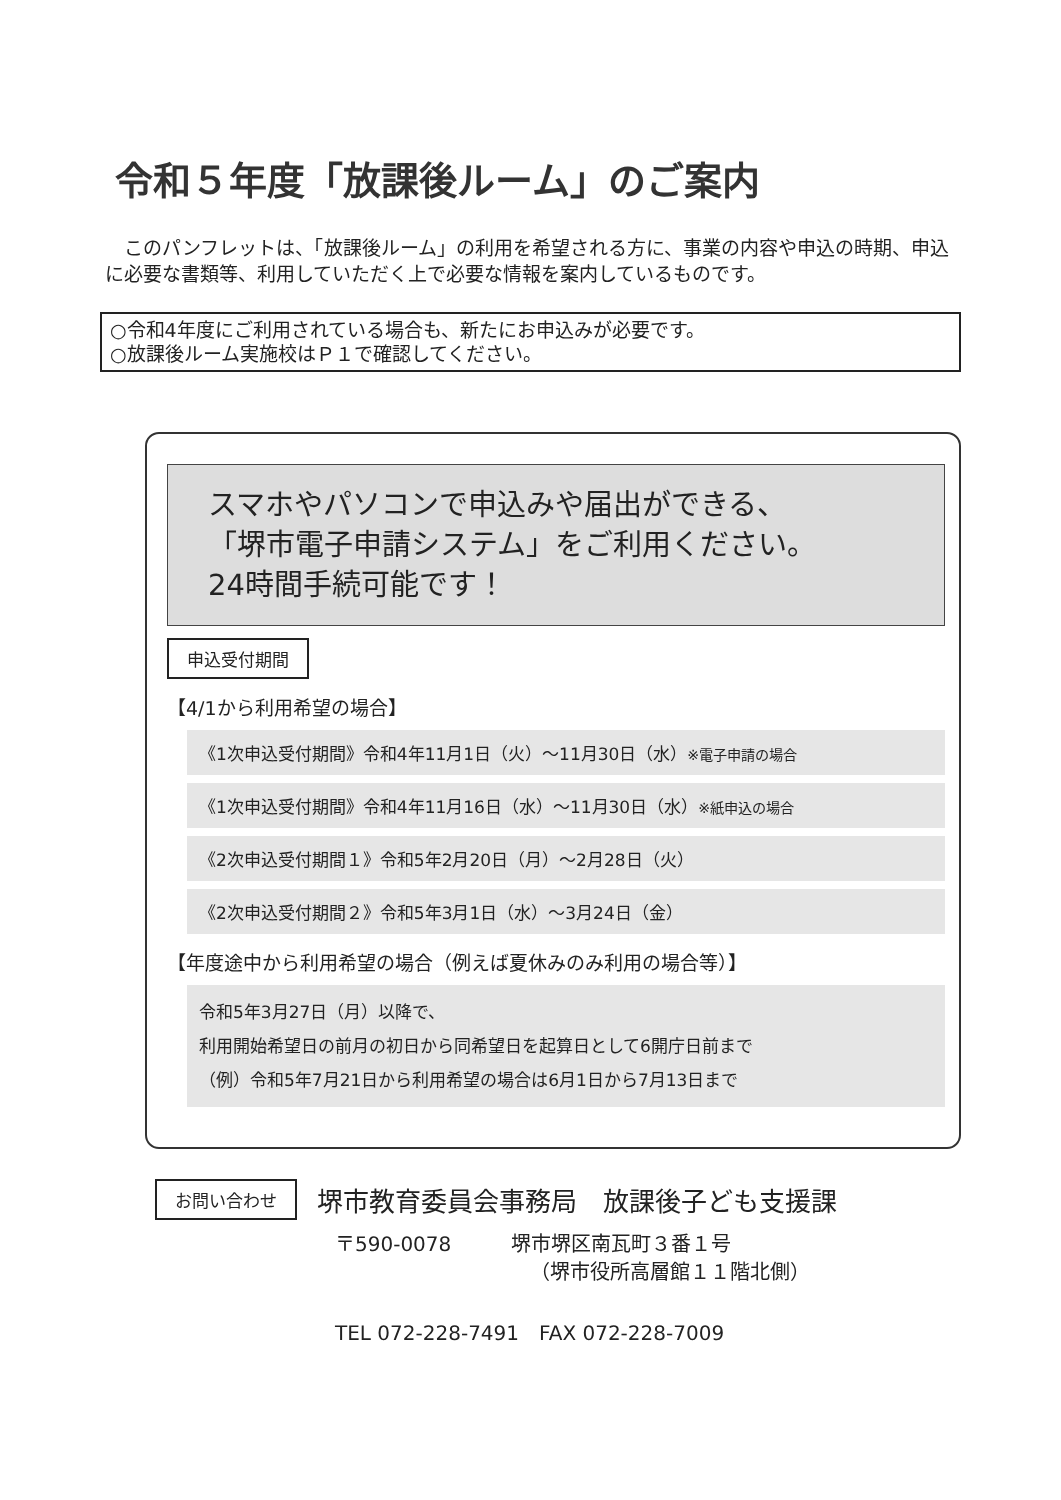令和５年度「放課後ルーム」のご案内
　このパンフレットは、「放課後ルーム」の利用を希望される方に、事業の内容や申込の時期、申込に必要な書類等、利用していただく上で必要な情報を案内しているものです。
○令和4年度にご利用されている場合も、新たにお申込みが必要です。
○放課後ルーム実施校はＰ１で確認してください。
スマホやパソコンで申込みや届出ができる、
「堺市電子申請システム」をご利用ください。
24時間手続可能です！
申込受付期間
【4/1から利用希望の場合】
《1次申込受付期間》令和4年11月1日（火）～11月30日（水）※電子申請の場合
《1次申込受付期間》令和4年11月16日（水）～11月30日（水）※紙申込の場合
《2次申込受付期間１》令和5年2月20日（月）～2月28日（火）
《2次申込受付期間２》令和5年3月1日（水）～3月24日（金）
【年度途中から利用希望の場合（例えば夏休みのみ利用の場合等）】
令和5年3月27日（月）以降で、
利用開始希望日の前月の初日から同希望日を起算日として6開庁日前まで
（例）令和5年7月21日から利用希望の場合は6月1日から7月13日まで
お問い合わせ 堺市教育委員会事務局　放課後子ども支援課
〒590-0078　　　堺市堺区南瓦町３番１号
（堺市役所高層館１１階北側）
TEL 072-228-7491　FAX 072-228-7009